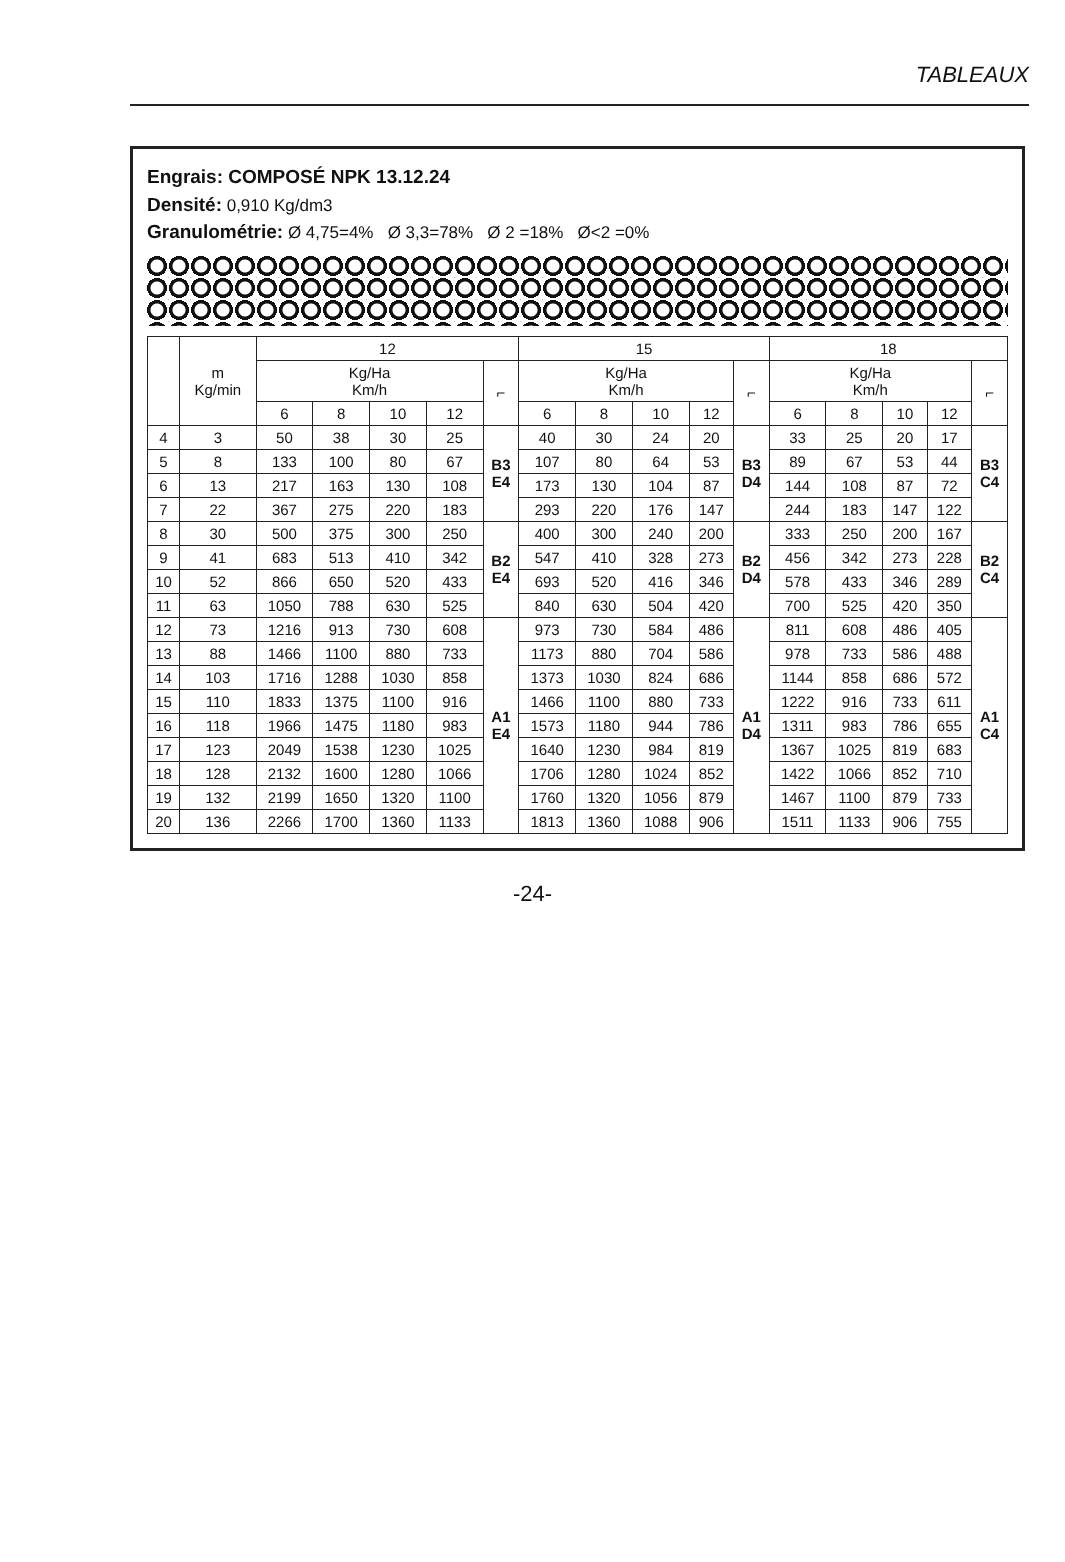TABLEAUX
Engrais: COMPOSÉ NPK 13.12.24
Densité: 0,910 Kg/dm3
Granulométrie: Ø 4,75=4% Ø 3,3=78% Ø 2 =18% Ø<2 =0%
| | m Kg/min | 12 | | | | | 15 | | | | | 18 | | | | |
| --- | --- | --- | --- | --- | --- | --- | --- | --- | --- | --- | --- | --- | --- | --- | --- | --- |
| | | Kg/Ha Km/h | | | | ⌐ | Kg/Ha Km/h | | | | ⌐ | Kg/Ha Km/h | | | | ⌐ |
| | | 6 | 8 | 10 | 12 | | 6 | 8 | 10 | 12 | | 6 | 8 | 10 | 12 | |
| 4 | 3 | 50 | 38 | 30 | 25 | B3 E4 | 40 | 30 | 24 | 20 | B3 D4 | 33 | 25 | 20 | 17 | B3 C4 |
| 5 | 8 | 133 | 100 | 80 | 67 | | 107 | 80 | 64 | 53 | | 89 | 67 | 53 | 44 | |
| 6 | 13 | 217 | 163 | 130 | 108 | | 173 | 130 | 104 | 87 | | 144 | 108 | 87 | 72 | |
| 7 | 22 | 367 | 275 | 220 | 183 | | 293 | 220 | 176 | 147 | | 244 | 183 | 147 | 122 | |
| 8 | 30 | 500 | 375 | 300 | 250 | B2 E4 | 400 | 300 | 240 | 200 | B2 D4 | 333 | 250 | 200 | 167 | B2 C4 |
| 9 | 41 | 683 | 513 | 410 | 342 | | 547 | 410 | 328 | 273 | | 456 | 342 | 273 | 228 | |
| 10 | 52 | 866 | 650 | 520 | 433 | | 693 | 520 | 416 | 346 | | 578 | 433 | 346 | 289 | |
| 11 | 63 | 1050 | 788 | 630 | 525 | | 840 | 630 | 504 | 420 | | 700 | 525 | 420 | 350 | |
| 12 | 73 | 1216 | 913 | 730 | 608 | A1 E4 | 973 | 730 | 584 | 486 | A1 D4 | 811 | 608 | 486 | 405 | A1 C4 |
| 13 | 88 | 1466 | 1100 | 880 | 733 | | 1173 | 880 | 704 | 586 | | 978 | 733 | 586 | 488 | |
| 14 | 103 | 1716 | 1288 | 1030 | 858 | | 1373 | 1030 | 824 | 686 | | 1144 | 858 | 686 | 572 | |
| 15 | 110 | 1833 | 1375 | 1100 | 916 | | 1466 | 1100 | 880 | 733 | | 1222 | 916 | 733 | 611 | |
| 16 | 118 | 1966 | 1475 | 1180 | 983 | | 1573 | 1180 | 944 | 786 | | 1311 | 983 | 786 | 655 | |
| 17 | 123 | 2049 | 1538 | 1230 | 1025 | | 1640 | 1230 | 984 | 819 | | 1367 | 1025 | 819 | 683 | |
| 18 | 128 | 2132 | 1600 | 1280 | 1066 | | 1706 | 1280 | 1024 | 852 | | 1422 | 1066 | 852 | 710 | |
| 19 | 132 | 2199 | 1650 | 1320 | 1100 | | 1760 | 1320 | 1056 | 879 | | 1467 | 1100 | 879 | 733 | |
| 20 | 136 | 2266 | 1700 | 1360 | 1133 | | 1813 | 1360 | 1088 | 906 | | 1511 | 1133 | 906 | 755 | |
-24-